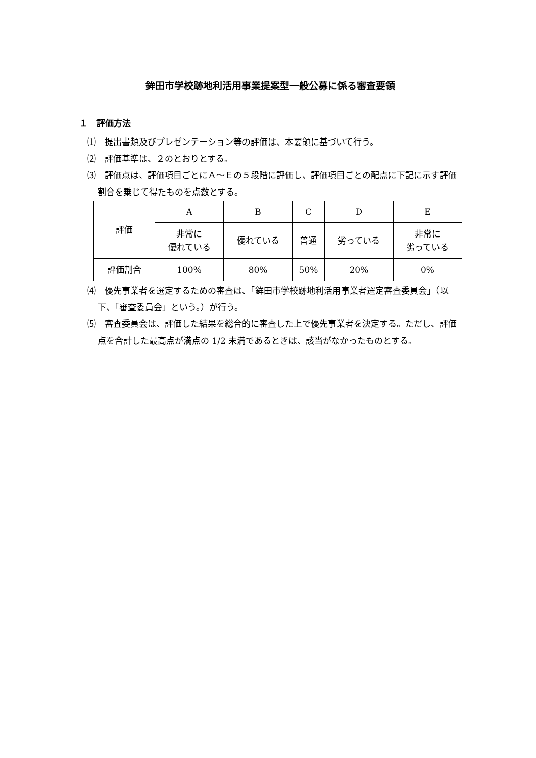鉾田市学校跡地利活用事業提案型一般公募に係る審査要領
１　評価方法
⑴　提出書類及びプレゼンテーション等の評価は、本要領に基づいて行う。
⑵　評価基準は、２のとおりとする。
⑶　評価点は、評価項目ごとにＡ～Ｅの５段階に評価し、評価項目ごとの配点に下記に示す評価割合を乗じて得たものを点数とする。
| 評価 | A | B | C | D | E |
| | 非常に 優れている | 優れている | 普通 | 劣っている | 非常に 劣っている |
| 評価割合 | 100% | 80% | 50% | 20% | 0% |
⑷　優先事業者を選定するための審査は、「鉾田市学校跡地利活用事業者選定審査委員会」（以下、「審査委員会」という。）が行う。
⑸　審査委員会は、評価した結果を総合的に審査した上で優先事業者を決定する。ただし、評価点を合計した最高点が満点の 1/2 未満であるときは、該当がなかったものとする。